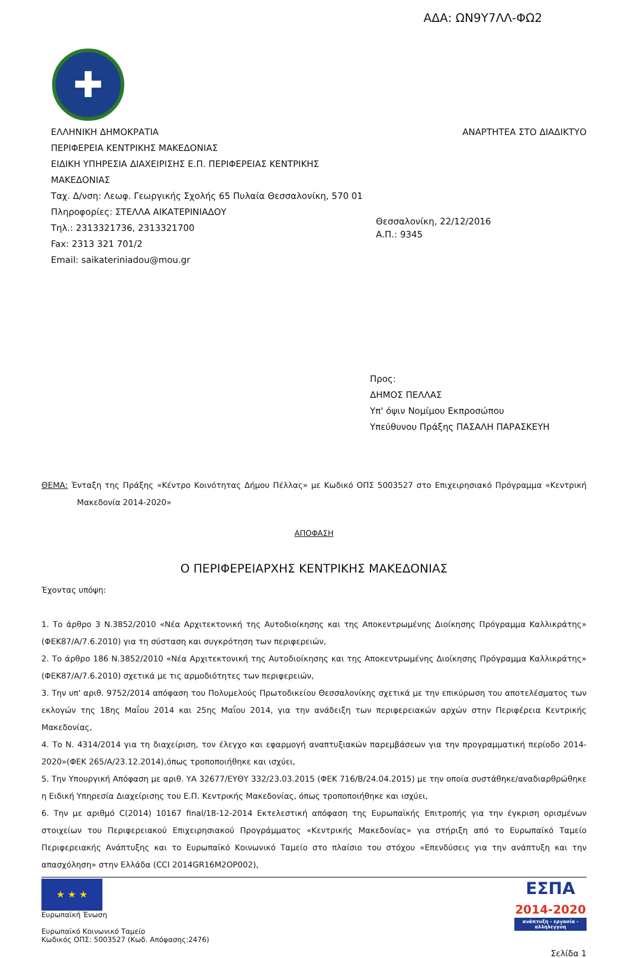ΑΔΑ: ΩΝ9Υ7ΛΛ-ΦΩ2
✚
ΕΛΛΗΝΙΚΗ ΔΗΜΟΚΡΑΤΙΑ
ΠΕΡΙΦΕΡΕΙΑ ΚΕΝΤΡΙΚΗΣ ΜΑΚΕΔΟΝΙΑΣ
ΕΙΔΙΚΗ ΥΠΗΡΕΣΙΑ ΔΙΑΧΕΙΡΙΣΗΣ Ε.Π. ΠΕΡΙΦΕΡΕΙΑΣ ΚΕΝΤΡΙΚΗΣ
ΜΑΚΕΔΟΝΙΑΣ
Ταχ. Δ/νση: Λεωφ. Γεωργικής Σχολής 65 Πυλαία Θεσσαλονίκη, 570 01
Πληροφορίες: ΣΤΕΛΛΑ ΑΙΚΑΤΕΡΙΝΙΑΔΟΥ
Τηλ.: 2313321736, 2313321700
Fax: 2313 321 701/2
Email: saikateriniadou@mou.gr
ΑΝΑΡΤΗΤΕΑ ΣΤΟ ΔΙΑΔΙΚΤΥΟ
Θεσσαλονίκη, 22/12/2016
Α.Π.: 9345
Προς:
ΔΗΜΟΣ ΠΕΛΛΑΣ
Υπ' όψιν Νομίμου Εκπροσώπου
Υπεύθυνου Πράξης ΠΑΣΑΛΗ ΠΑΡΑΣΚΕΥΗ
ΘΕΜΑ: Ένταξη της Πράξης «Κέντρο Κοινότητας Δήμου Πέλλας» με Κωδικό ΟΠΣ 5003527 στο Επιχειρησιακό Πρόγραμμα «Κεντρική Μακεδονία 2014-2020»
ΑΠΟΦΑΣΗ
Ο ΠΕΡΙΦΕΡΕΙΑΡΧΗΣ ΚΕΝΤΡΙΚΗΣ ΜΑΚΕΔΟΝΙΑΣ
Έχοντας υπόψη:
1. Το άρθρο 3 Ν.3852/2010 «Νέα Αρχιτεκτονική της Αυτοδιοίκησης και της Αποκεντρωμένης Διοίκησης Πρόγραμμα Καλλικράτης» (ΦΕΚ87/Α/7.6.2010) για τη σύσταση και συγκρότηση των περιφερειών,
2. Το άρθρο 186 Ν.3852/2010 «Νέα Αρχιτεκτονική της Αυτοδιοίκησης και της Αποκεντρωμένης Διοίκησης Πρόγραμμα Καλλικράτης» (ΦΕΚ87/Α/7.6.2010) σχετικά με τις αρμοδιότητες των περιφερειών,
3. Την υπ' αριθ. 9752/2014 απόφαση του Πολυμελούς Πρωτοδικείου Θεσσαλονίκης σχετικά με την επικύρωση του αποτελέσματος των εκλογών της 18ης Μαΐου 2014 και 25ης Μαΐου 2014, για την ανάδειξη των περιφερειακών αρχών στην Περιφέρεια Κεντρικής Μακεδονίας,
4. Το Ν. 4314/2014 για τη διαχείριση, τον έλεγχο και εφαρμογή αναπτυξιακών παρεμβάσεων για την προγραμματική περίοδο 2014-2020»(ΦΕΚ 265/Α/23.12.2014),όπως τροποποιήθηκε και ισχύει,
5. Την Υπουργική Απόφαση με αριθ. ΥΑ 32677/ΕΥΘΥ 332/23.03.2015 (ΦΕΚ 716/Β/24.04.2015) με την οποία συστάθηκε/αναδιαρθρώθηκε η Ειδική Υπηρεσία Διαχείρισης του Ε.Π. Κεντρικής Μακεδονίας, όπως τροποποιήθηκε και ισχύει,
6. Την με αριθμό C(2014) 10167 final/18-12-2014 Εκτελεστική απόφαση της Ευρωπαϊκής Επιτροπής για την έγκριση ορισμένων στοιχείων του Περιφερειακού Επιχειρησιακού Προγράμματος «Κεντρικής Μακεδονίας» για στήριξη από το Ευρωπαϊκό Ταμείο Περιφερειακής Ανάπτυξης και το Ευρωπαϊκό Κοινωνικό Ταμείο στο πλαίσιο του στόχου «Επενδύσεις για την ανάπτυξη και την απασχόληση» στην Ελλάδα (CCI 2014GR16M2OP002),
★ ★ ★
Ευρωπαϊκή Ένωση
Ευρωπαϊκό Κοινωνικό Ταμείο
Κωδικός ΟΠΣ: 5003527 (Κωδ. Απόφασης:2476)
ΕΣΠΑ
2014-2020
ανάπτυξη - εργασία - αλληλεγγύη
Σελίδα 1